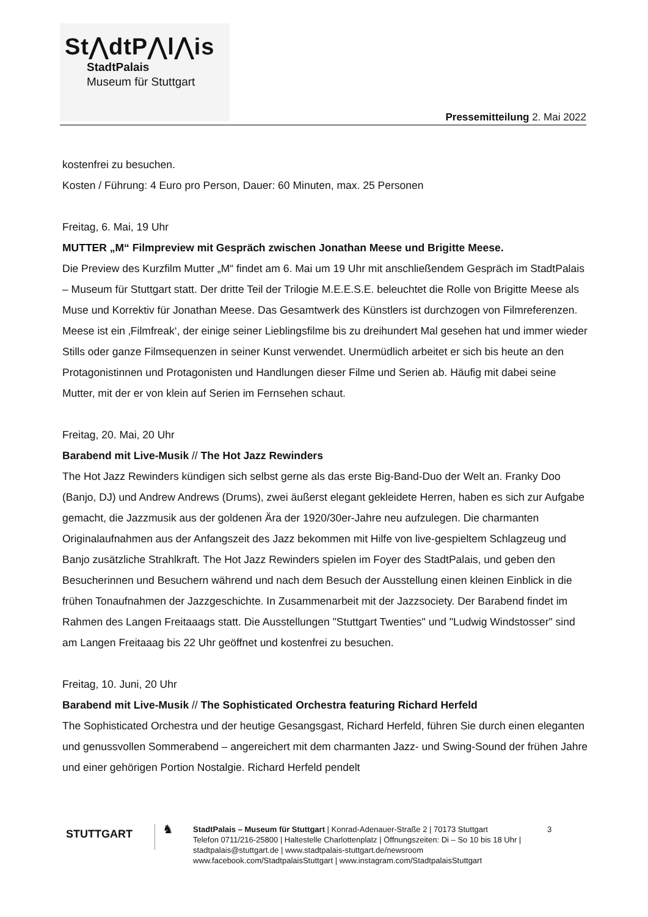St⋀dtP⋀l⋀is
StadtPalais
Museum für Stuttgart
Pressemitteilung 2. Mai 2022
kostenfrei zu besuchen.
Kosten / Führung: 4 Euro pro Person, Dauer: 60 Minuten, max. 25 Personen
Freitag, 6. Mai, 19 Uhr
MUTTER „M“ Filmpreview mit Gespräch zwischen Jonathan Meese und Brigitte Meese.
Die Preview des Kurzfilm Mutter „M“ findet am 6. Mai um 19 Uhr mit anschließendem Gespräch im StadtPalais – Museum für Stuttgart statt. Der dritte Teil der Trilogie M.E.E.S.E. beleuchtet die Rolle von Brigitte Meese als Muse und Korrektiv für Jonathan Meese. Das Gesamtwerk des Künstlers ist durchzogen von Filmreferenzen. Meese ist ein ‚Filmfreak‘, der einige seiner Lieblingsfilme bis zu dreihundert Mal gesehen hat und immer wieder Stills oder ganze Filmsequenzen in seiner Kunst verwendet. Unermüdlich arbeitet er sich bis heute an den Protagonistinnen und Protagonisten und Handlungen dieser Filme und Serien ab. Häufig mit dabei seine Mutter, mit der er von klein auf Serien im Fernsehen schaut.
Freitag, 20. Mai, 20 Uhr
Barabend mit Live-Musik // The Hot Jazz Rewinders
The Hot Jazz Rewinders kündigen sich selbst gerne als das erste Big-Band-Duo der Welt an. Franky Doo (Banjo, DJ) und Andrew Andrews (Drums), zwei äußerst elegant gekleidete Herren, haben es sich zur Aufgabe gemacht, die Jazzmusik aus der goldenen Ära der 1920/30er-Jahre neu aufzulegen. Die charmanten Originalaufnahmen aus der Anfangszeit des Jazz bekommen mit Hilfe von live-gespieltem Schlagzeug und Banjo zusätzliche Strahlkraft. The Hot Jazz Rewinders spielen im Foyer des StadtPalais, und geben den Besucherinnen und Besuchern während und nach dem Besuch der Ausstellung einen kleinen Einblick in die frühen Tonaufnahmen der Jazzgeschichte. In Zusammenarbeit mit der Jazzsociety. Der Barabend findet im Rahmen des Langen Freitaaags statt. Die Ausstellungen "Stuttgart Twenties" und "Ludwig Windstosser" sind am Langen Freitaaag bis 22 Uhr geöffnet und kostenfrei zu besuchen.
Freitag, 10. Juni, 20 Uhr
Barabend mit Live-Musik // The Sophisticated Orchestra featuring Richard Herfeld
The Sophisticated Orchestra und der heutige Gesangsgast, Richard Herfeld, führen Sie durch einen eleganten und genussvollen Sommerabend – angereichert mit dem charmanten Jazz- und Swing-Sound der frühen Jahre und einer gehörigen Portion Nostalgie. Richard Herfeld pendelt
STUTTGART
♞
StadtPalais – Museum für Stuttgart | Konrad-Adenauer-Straße 2 | 70173 Stuttgart
Telefon 0711/216-25800 | Haltestelle Charlottenplatz | Öffnungszeiten: Di – So 10 bis 18 Uhr | stadtpalais@stuttgart.de | www.stadtpalais-stuttgart.de/newsroom
www.facebook.com/StadtpalaisStuttgart | www.instagram.com/StadtpalaisStuttgart
3